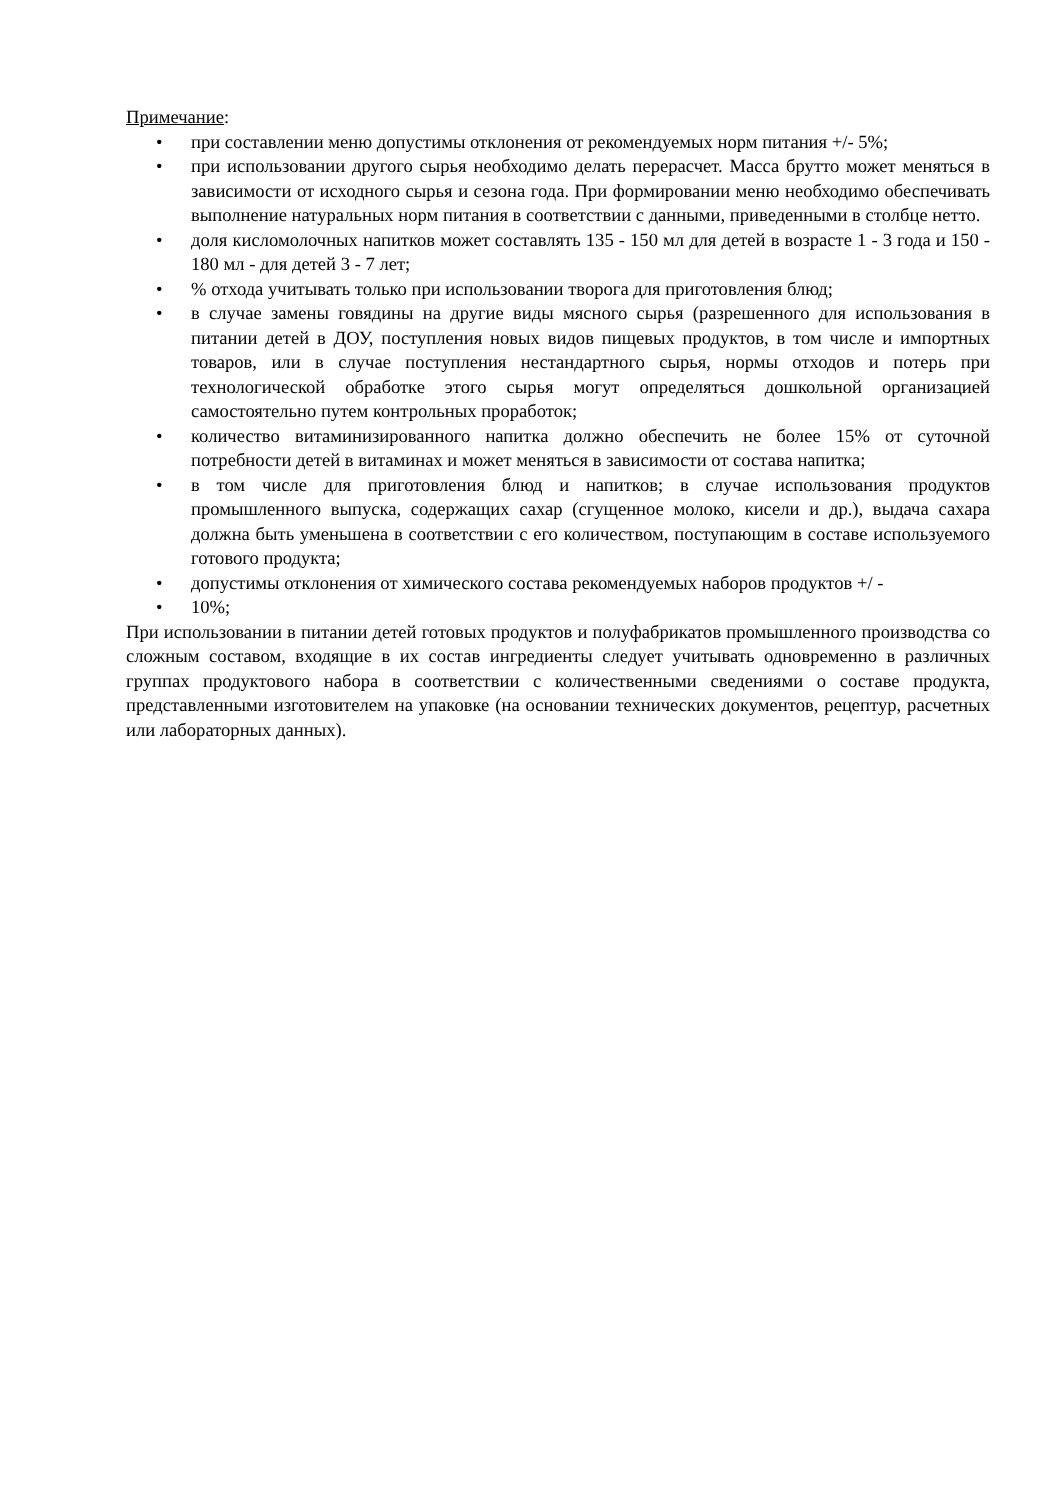Примечание:
• при составлении меню допустимы отклонения от рекомендуемых норм питания +/- 5%;
• при использовании другого сырья необходимо делать перерасчет. Масса брутто может меняться в зависимости от исходного сырья и сезона года. При формировании меню необходимо обеспечивать выполнение натуральных норм питания в соответствии с данными, приведенными в столбце нетто.
• доля кисломолочных напитков может составлять 135 - 150 мл для детей в возрасте 1 - 3 года и 150 - 180 мл - для детей 3 - 7 лет;
•% отхода учитывать только при использовании творога для приготовления блюд;
• в случае замены говядины на другие виды мясного сырья (разрешенного для использования в питании детей в ДОУ, поступления новых видов пищевых продуктов, в том числе и импортных товаров, или в случае поступления нестандартного сырья, нормы отходов и потерь при технологической обработке этого сырья могут определяться дошкольной организацией самостоятельно путем контрольных проработок;
• количество витаминизированного напитка должно обеспечить не более 15% от суточной потребности детей в витаминах и может меняться в зависимости от состава напитка;
• в том числе для приготовления блюд и напитков; в случае использования продуктов промышленного выпуска, содержащих сахар (сгущенное молоко, кисели и др.), выдача сахара должна быть уменьшена в соответствии с его количеством, поступающим в составе используемого готового продукта;
• допустимы отклонения от химического состава рекомендуемых наборов продуктов +/ -
• 10%;
При использовании в питании детей готовых продуктов и полуфабрикатов промышленного производства со сложным составом, входящие в их состав ингредиенты следует учитывать одновременно в различных группах продуктового набора в соответствии с количественными сведениями о составе продукта, представленными изготовителем на упаковке (на основании технических документов, рецептур, расчетных или лабораторных данных).